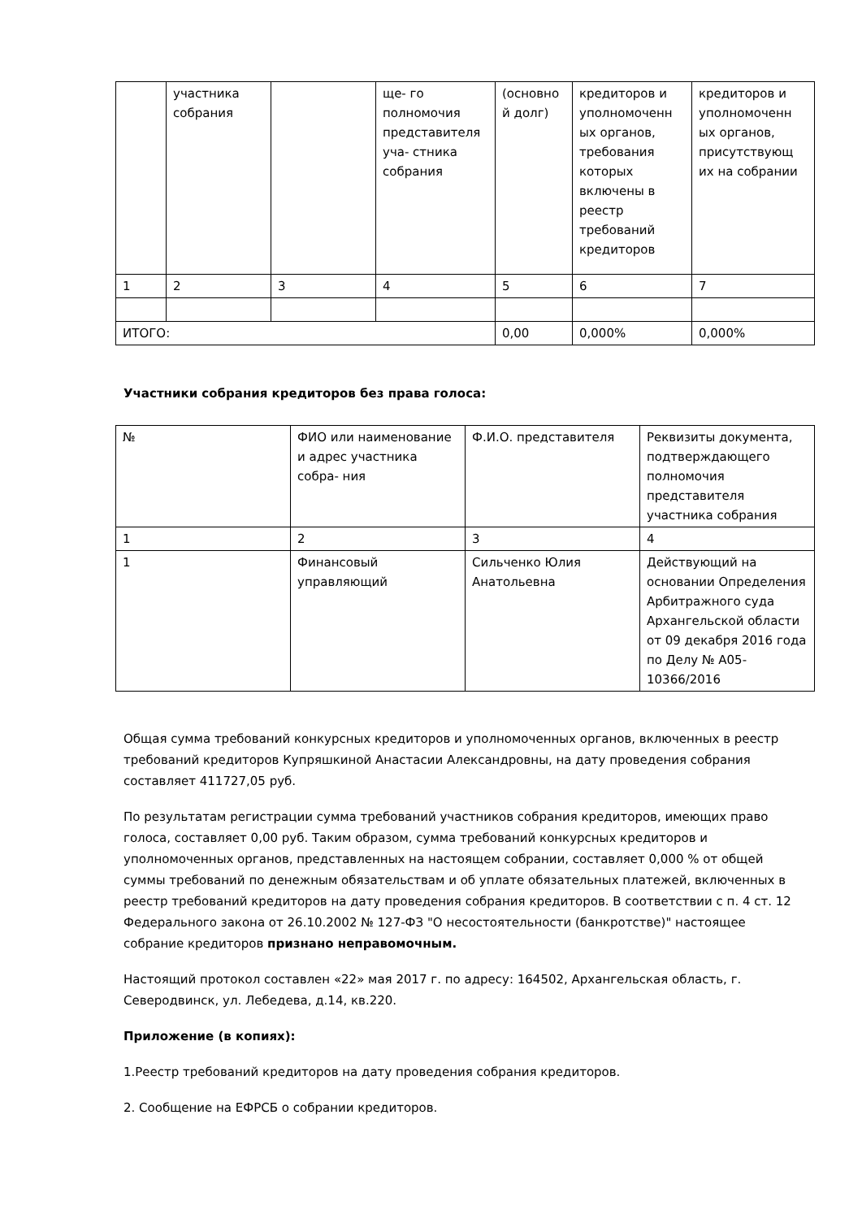| | участника собрания | | ще- го полномочия представителя уча- стника собрания | (основно й долг) | кредиторов и уполномоченн ых органов, требования которых включены в реестр требований кредиторов | кредиторов и уполномоченн ых органов, присутствующ их на собрании |
| 1 | 2 | 3 | 4 | 5 | 6 | 7 |
| ИТОГО: | | | | 0,00 | 0,000% | 0,000% |
Участники собрания кредиторов без права голоса:
| № | ФИО или наименование и адрес участника собра- ния | Ф.И.О. представителя | Реквизиты документа, подтверждающего полномочия представителя участника собрания |
| --- | --- | --- | --- |
| 1 | 2 | 3 | 4 |
| 1 | Финансовый управляющий | Сильченко Юлия Анатольевна | Действующий на основании Определения Арбитражного суда Архангельской области от 09 декабря 2016 года по Делу № А05-10366/2016 |
Общая сумма требований конкурсных кредиторов и уполномоченных органов, включенных в реестр требований кредиторов Купряшкиной Анастасии Александровны, на дату проведения собрания составляет 411727,05 руб.
По результатам регистрации сумма требований участников собрания кредиторов, имеющих право голоса, составляет 0,00 руб. Таким образом, сумма требований конкурсных кредиторов и уполномоченных органов, представленных на настоящем собрании, составляет 0,000 % от общей суммы требований по денежным обязательствам и об уплате обязательных платежей, включенных в реестр требований кредиторов на дату проведения собрания кредиторов. В соответствии с п. 4 ст. 12 Федерального закона от 26.10.2002 № 127-ФЗ "О несостоятельности (банкротстве)" настоящее собрание кредиторов признано неправомочным.
Настоящий протокол составлен «22» мая 2017 г. по адресу: 164502, Архангельская область, г. Северодвинск, ул. Лебедева, д.14, кв.220.
Приложение (в копиях):
1.Реестр требований кредиторов на дату проведения собрания кредиторов.
2. Сообщение на ЕФРСБ о собрании кредиторов.